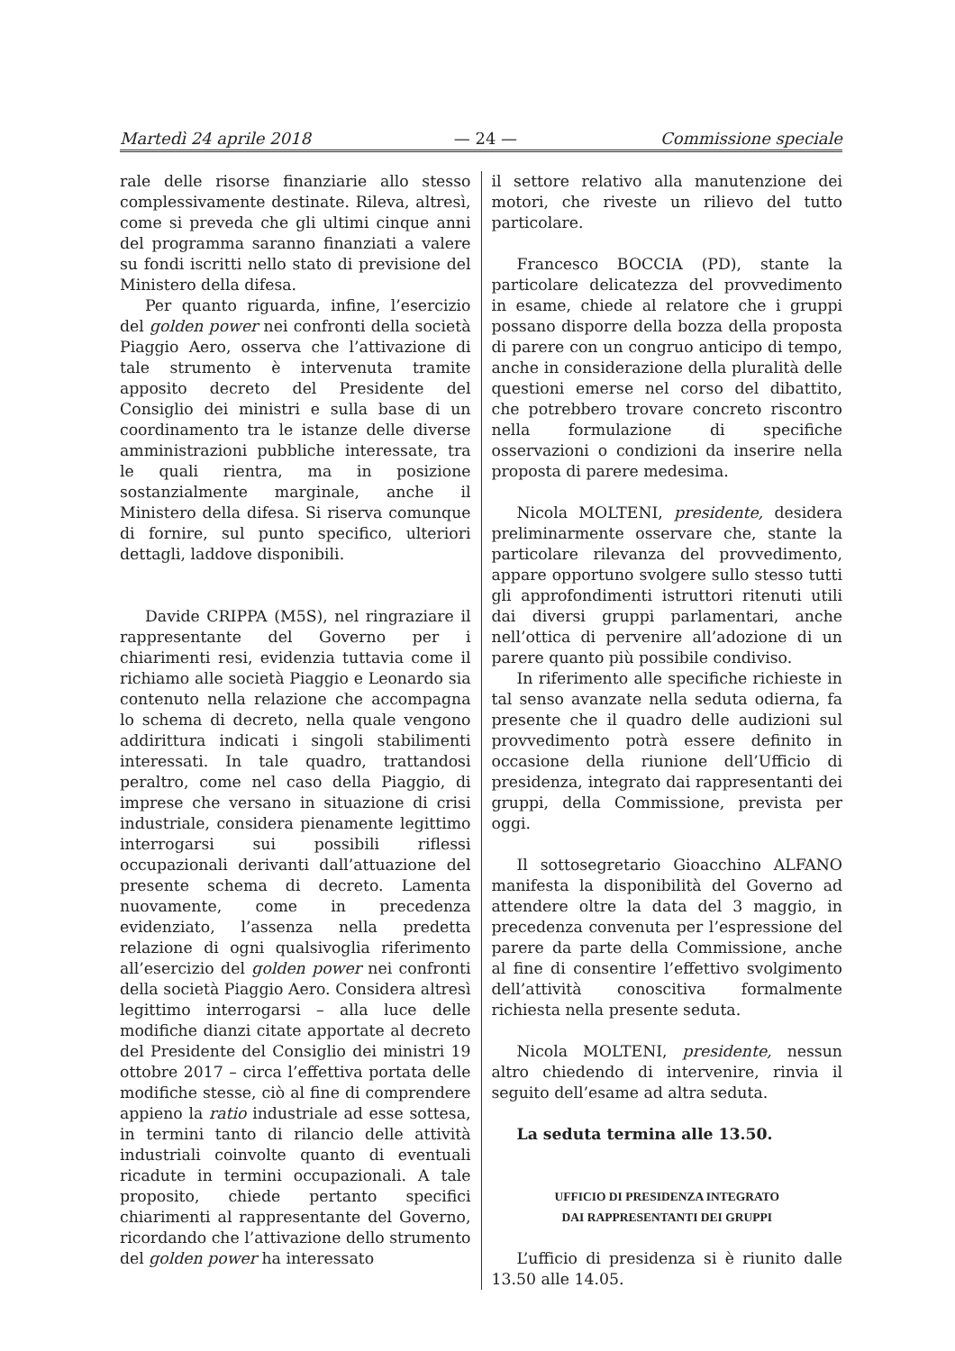Martedì 24 aprile 2018 — 24 — Commissione speciale
rale delle risorse finanziarie allo stesso complessivamente destinate. Rileva, altresì, come si preveda che gli ultimi cinque anni del programma saranno finanziati a valere su fondi iscritti nello stato di previsione del Ministero della difesa.
Per quanto riguarda, infine, l’esercizio del golden power nei confronti della società Piaggio Aero, osserva che l’attivazione di tale strumento è intervenuta tramite apposito decreto del Presidente del Consiglio dei ministri e sulla base di un coordinamento tra le istanze delle diverse amministrazioni pubbliche interessate, tra le quali rientra, ma in posizione sostanzialmente marginale, anche il Ministero della difesa. Si riserva comunque di fornire, sul punto specifico, ulteriori dettagli, laddove disponibili.
Davide CRIPPA (M5S), nel ringraziare il rappresentante del Governo per i chiarimenti resi, evidenzia tuttavia come il richiamo alle società Piaggio e Leonardo sia contenuto nella relazione che accompagna lo schema di decreto, nella quale vengono addirittura indicati i singoli stabilimenti interessati. In tale quadro, trattandosi peraltro, come nel caso della Piaggio, di imprese che versano in situazione di crisi industriale, considera pienamente legittimo interrogarsi sui possibili riflessi occupazionali derivanti dall’attuazione del presente schema di decreto. Lamenta nuovamente, come in precedenza evidenziato, l’assenza nella predetta relazione di ogni qualsivoglia riferimento all’esercizio del golden power nei confronti della società Piaggio Aero. Considera altresì legittimo interrogarsi – alla luce delle modifiche dianzi citate apportate al decreto del Presidente del Consiglio dei ministri 19 ottobre 2017 – circa l’effettiva portata delle modifiche stesse, ciò al fine di comprendere appieno la ratio industriale ad esse sottesa, in termini tanto di rilancio delle attività industriali coinvolte quanto di eventuali ricadute in termini occupazionali. A tale proposito, chiede pertanto specifici chiarimenti al rappresentante del Governo, ricordando che l’attivazione dello strumento del golden power ha interessato
il settore relativo alla manutenzione dei motori, che riveste un rilievo del tutto particolare.
Francesco BOCCIA (PD), stante la particolare delicatezza del provvedimento in esame, chiede al relatore che i gruppi possano disporre della bozza della proposta di parere con un congruo anticipo di tempo, anche in considerazione della pluralità delle questioni emerse nel corso del dibattito, che potrebbero trovare concreto riscontro nella formulazione di specifiche osservazioni o condizioni da inserire nella proposta di parere medesima.
Nicola MOLTENI, presidente, desidera preliminarmente osservare che, stante la particolare rilevanza del provvedimento, appare opportuno svolgere sullo stesso tutti gli approfondimenti istruttori ritenuti utili dai diversi gruppi parlamentari, anche nell’ottica di pervenire all’adozione di un parere quanto più possibile condiviso.
In riferimento alle specifiche richieste in tal senso avanzate nella seduta odierna, fa presente che il quadro delle audizioni sul provvedimento potrà essere definito in occasione della riunione dell’Ufficio di presidenza, integrato dai rappresentanti dei gruppi, della Commissione, prevista per oggi.
Il sottosegretario Gioacchino ALFANO manifesta la disponibilità del Governo ad attendere oltre la data del 3 maggio, in precedenza convenuta per l’espressione del parere da parte della Commissione, anche al fine di consentire l’effettivo svolgimento dell’attività conoscitiva formalmente richiesta nella presente seduta.
Nicola MOLTENI, presidente, nessun altro chiedendo di intervenire, rinvia il seguito dell’esame ad altra seduta.
La seduta termina alle 13.50.
UFFICIO DI PRESIDENZA INTEGRATO
DAI RAPPRESENTANTI DEI GRUPPI
L’ufficio di presidenza si è riunito dalle 13.50 alle 14.05.